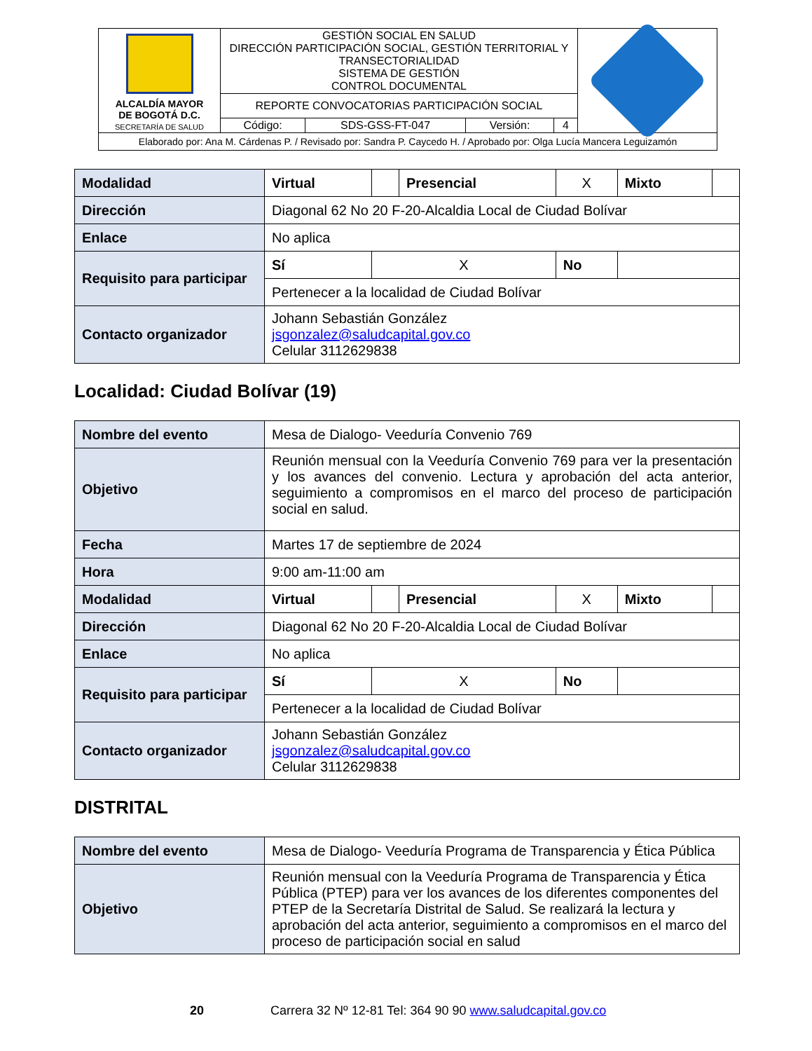| ALCALDÍA MAYOR DE BOGOTÁ D.C. SECRETARÍA DE SALUD | GESTIÓN SOCIAL EN SALUD DIRECCIÓN PARTICIPACIÓN SOCIAL, GESTIÓN TERRITORIAL Y TRANSECTORIALIDAD SISTEMA DE GESTIÓN CONTROL DOCUMENTAL | | | | |
| | REPORTE CONVOCATORIAS PARTICIPACIÓN SOCIAL | | | | |
| | Código: | SDS-GSS-FT-047 | Versión: | 4 | |
| Elaborado por: Ana M. Cárdenas P. / Revisado por: Sandra P. Caycedo H. / Aprobado por: Olga Lucía Mancera Leguizamón | | | | | |
| Modalidad | Virtual | | Presencial | X | Mixto | |
| Dirección | Diagonal 62 No 20 F-20-Alcaldia Local de Ciudad Bolívar | | | | | |
| Enlace | No aplica | | | | | |
| Requisito para participar | Sí | X | | No | | |
| | Pertenecer a la localidad de Ciudad Bolívar | | | | | |
| Contacto organizador | Johann Sebastián González jsgonzalez@saludcapital.gov.co Celular 3112629838 | | | | | |
Localidad: Ciudad Bolívar (19)
| Nombre del evento | Mesa de Dialogo- Veeduría Convenio 769 | | | | | |
| Objetivo | Reunión mensual con la Veeduría Convenio 769 para ver la presentación y los avances del convenio. Lectura y aprobación del acta anterior, seguimiento a compromisos en el marco del proceso de participación social en salud. | | | | | |
| Fecha | Martes 17 de septiembre de 2024 | | | | | |
| Hora | 9:00 am-11:00 am | | | | | |
| Modalidad | Virtual | | Presencial | X | Mixto | |
| Dirección | Diagonal 62 No 20 F-20-Alcaldia Local de Ciudad Bolívar | | | | | |
| Enlace | No aplica | | | | | |
| Requisito para participar | Sí | X | | No | | |
| | Pertenecer a la localidad de Ciudad Bolívar | | | | | |
| Contacto organizador | Johann Sebastián González jsgonzalez@saludcapital.gov.co Celular 3112629838 | | | | | |
DISTRITAL
| Nombre del evento | Mesa de Dialogo- Veeduría Programa de Transparencia y Ética Pública |
| Objetivo | Reunión mensual con la Veeduría Programa de Transparencia y Ética Pública (PTEP) para ver los avances de los diferentes componentes del PTEP de la Secretaría Distrital de Salud. Se realizará la lectura y aprobación del acta anterior, seguimiento a compromisos en el marco del proceso de participación social en salud |
20 Carrera 32 Nº 12-81 Tel: 364 90 90 www.saludcapital.gov.co